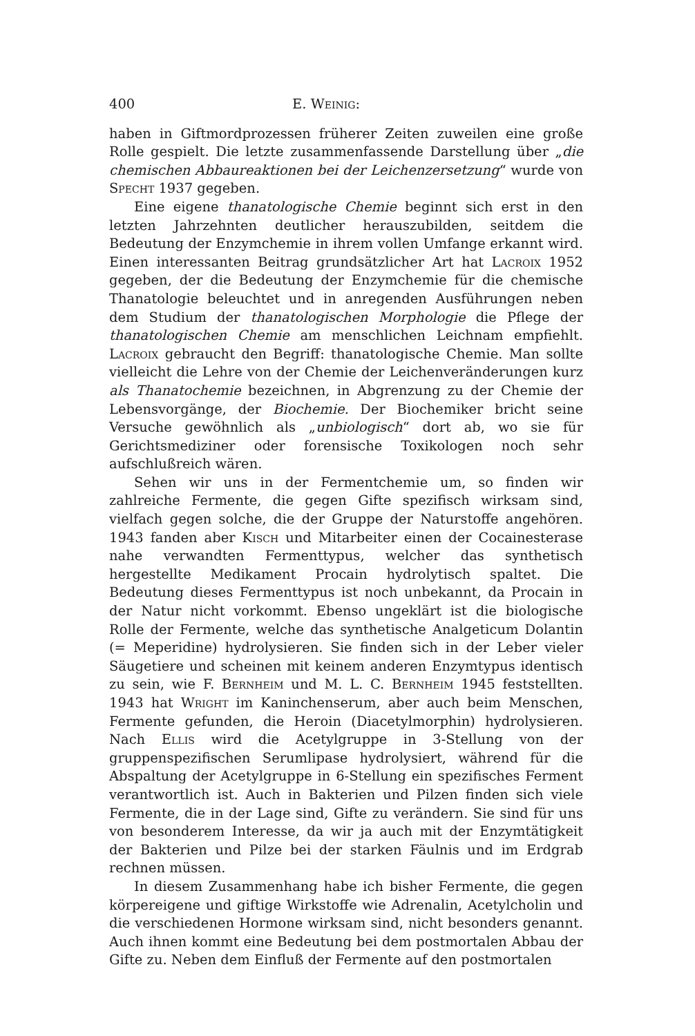400 E. Weinig:
haben in Giftmordprozessen früherer Zeiten zuweilen eine große Rolle gespielt. Die letzte zusammenfassende Darstellung über „die chemischen Abbaureaktionen bei der Leichenzersetzung“ wurde von Specht 1937 gegeben.
Eine eigene thanatologische Chemie beginnt sich erst in den letzten Jahrzehnten deutlicher herauszubilden, seitdem die Bedeutung der Enzymchemie in ihrem vollen Umfange erkannt wird. Einen interessanten Beitrag grundsätzlicher Art hat Lacroix 1952 gegeben, der die Bedeutung der Enzymchemie für die chemische Thanatologie beleuchtet und in anregenden Ausführungen neben dem Studium der thanatologischen Morphologie die Pflege der thanatologischen Chemie am menschlichen Leichnam empfiehlt. Lacroix gebraucht den Begriff: thanatologische Chemie. Man sollte vielleicht die Lehre von der Chemie der Leichenveränderungen kurz als Thanatochemie bezeichnen, in Abgrenzung zu der Chemie der Lebensvorgänge, der Biochemie. Der Biochemiker bricht seine Versuche gewöhnlich als „unbiologisch“ dort ab, wo sie für Gerichtsmediziner oder forensische Toxikologen noch sehr aufschlußreich wären.
Sehen wir uns in der Fermentchemie um, so finden wir zahlreiche Fermente, die gegen Gifte spezifisch wirksam sind, vielfach gegen solche, die der Gruppe der Naturstoffe angehören. 1943 fanden aber Kisch und Mitarbeiter einen der Cocainesterase nahe verwandten Fermenttypus, welcher das synthetisch hergestellte Medikament Procain hydrolytisch spaltet. Die Bedeutung dieses Fermenttypus ist noch unbekannt, da Procain in der Natur nicht vorkommt. Ebenso ungeklärt ist die biologische Rolle der Fermente, welche das synthetische Analgeticum Dolantin (= Meperidine) hydrolysieren. Sie finden sich in der Leber vieler Säugetiere und scheinen mit keinem anderen Enzymtypus identisch zu sein, wie F. Bernheim und M. L. C. Bernheim 1945 feststellten. 1943 hat Wright im Kaninchenserum, aber auch beim Menschen, Fermente gefunden, die Heroin (Diacetylmorphin) hydrolysieren. Nach Ellis wird die Acetylgruppe in 3-Stellung von der gruppenspezifischen Serumlipase hydrolysiert, während für die Abspaltung der Acetylgruppe in 6-Stellung ein spezifisches Ferment verantwortlich ist. Auch in Bakterien und Pilzen finden sich viele Fermente, die in der Lage sind, Gifte zu verändern. Sie sind für uns von besonderem Interesse, da wir ja auch mit der Enzymtätigkeit der Bakterien und Pilze bei der starken Fäulnis und im Erdgrab rechnen müssen.
In diesem Zusammenhang habe ich bisher Fermente, die gegen körpereigene und giftige Wirkstoffe wie Adrenalin, Acetylcholin und die verschiedenen Hormone wirksam sind, nicht besonders genannt. Auch ihnen kommt eine Bedeutung bei dem postmortalen Abbau der Gifte zu. Neben dem Einfluß der Fermente auf den postmortalen